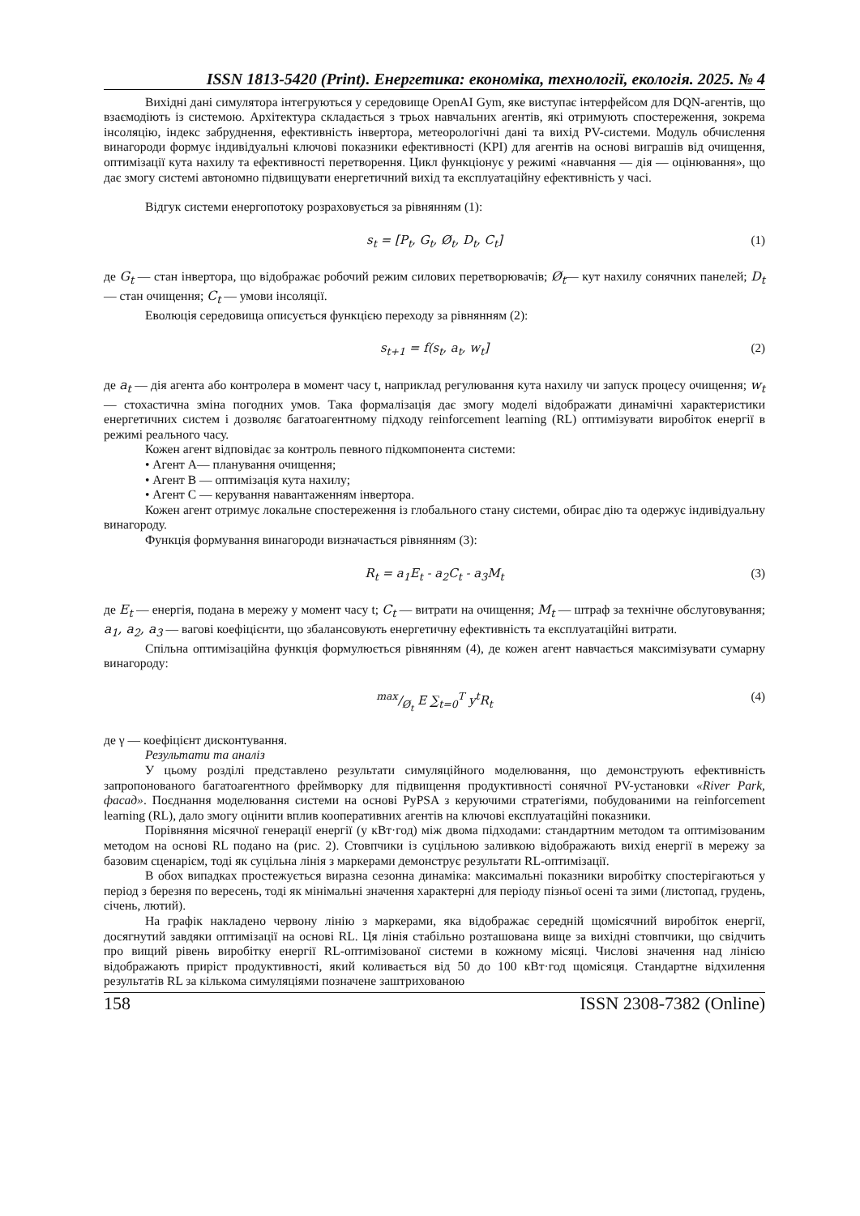ISSN 1813-5420 (Print). Енергетика: економіка, технології, екологія. 2025. № 4
Вихідні дані симулятора інтегруються у середовище OpenAI Gym, яке виступає інтерфейсом для DQN-агентів, що взаємодіють із системою. Архітектура складається з трьох навчальних агентів, які отримують спостереження, зокрема інсоляцію, індекс забруднення, ефективність інвертора, метеорологічні дані та вихід PV-системи. Модуль обчислення винагороди формує індивідуальні ключові показники ефективності (KPI) для агентів на основі виграшів від очищення, оптимізації кута нахилу та ефективності перетворення. Цикл функціонує у режимі «навчання — дія — оцінювання», що дає змогу системі автономно підвищувати енергетичний вихід та експлуатаційну ефективність у часі.
Відгук системи енергопотоку розраховується за рівнянням (1):
s<sub>t</sub> = [P<sub>t</sub>, G<sub>t</sub>, Ø<sub>t</sub>, D<sub>t</sub>, C<sub>t</sub>] (1)
де G<sub>t</sub> — стан інвертора, що відображає робочий режим силових перетворювачів; Ø<sub>t</sub>— кут нахилу сонячних панелей; D<sub>t</sub> — стан очищення; C<sub>t</sub> — умови інсоляції.
Еволюція середовища описується функцією переходу за рівнянням (2):
s<sub>t+1</sub> = f(s<sub>t</sub>, a<sub>t</sub>, w<sub>t</sub>] (2)
де a<sub>t</sub> — дія агента або контролера в момент часу t, наприклад регулювання кута нахилу чи запуск процесу очищення; w<sub>t</sub>— стохастична зміна погодних умов. Така формалізація дає змогу моделі відображати динамічні характеристики енергетичних систем і дозволяє багатоагентному підходу reinforcement learning (RL) оптимізувати виробіток енергії в режимі реального часу.
Кожен агент відповідає за контроль певного підкомпонента системи:
• Агент A— планування очищення;
• Агент B — оптимізація кута нахилу;
• Агент C — керування навантаженням інвертора.
Кожен агент отримує локальне спостереження із глобального стану системи, обирає дію та одержує індивідуальну винагороду.
Функція формування винагороди визначається рівнянням (3):
R<sub>t</sub> = a<sub>1</sub>E<sub>t</sub> - a<sub>2</sub>C<sub>t</sub> - a<sub>3</sub>M<sub>t</sub> (3)
де E<sub>t</sub> — енергія, подана в мережу у момент часу t; C<sub>t</sub> — витрати на очищення; M<sub>t</sub> — штраф за технічне обслуговування; a<sub>1</sub>, a<sub>2</sub>, a<sub>3</sub> — вагові коефіцієнти, що збалансовують енергетичну ефективність та експлуатаційні витрати.
Спільна оптимізаційна функція формулюється рівнянням (4), де кожен агент навчається максимізувати сумарну винагороду:
max/Ø<sub>t</sub> E ∑<sub>t=0</sub><sup>T</sup> y<sup>t</sup>R<sub>t</sub> (4)
де γ — коефіцієнт дисконтування.
Результати та аналіз
У цьому розділі представлено результати симуляційного моделювання, що демонструють ефективність запропонованого багатоагентного фреймворку для підвищення продуктивності сонячної PV-установки «River Park, фасад». Поєднання моделювання системи на основі PyPSA з керуючими стратегіями, побудованими на reinforcement learning (RL), дало змогу оцінити вплив кооперативних агентів на ключові експлуатаційні показники.
Порівняння місячної генерації енергії (у кВт·год) між двома підходами: стандартним методом та оптимізованим методом на основі RL подано на (рис. 2). Стовпчики із суцільною заливкою відображають вихід енергії в мережу за базовим сценарієм, тоді як суцільна лінія з маркерами демонструє результати RL-оптимізації.
В обох випадках простежується виразна сезонна динаміка: максимальні показники виробітку спостерігаються у період з березня по вересень, тоді як мінімальні значення характерні для періоду пізньої осені та зими (листопад, грудень, січень, лютий).
На графік накладено червону лінію з маркерами, яка відображає середній щомісячний виробіток енергії, досягнутий завдяки оптимізації на основі RL. Ця лінія стабільно розташована вище за вихідні стовпчики, що свідчить про вищий рівень виробітку енергії RL-оптимізованої системи в кожному місяці. Числові значення над лінією відображають приріст продуктивності, який коливається від 50 до 100 кВт·год щомісяця. Стандартне відхилення результатів RL за кількома симуляціями позначене заштрихованою
158 ISSN 2308-7382 (Online)